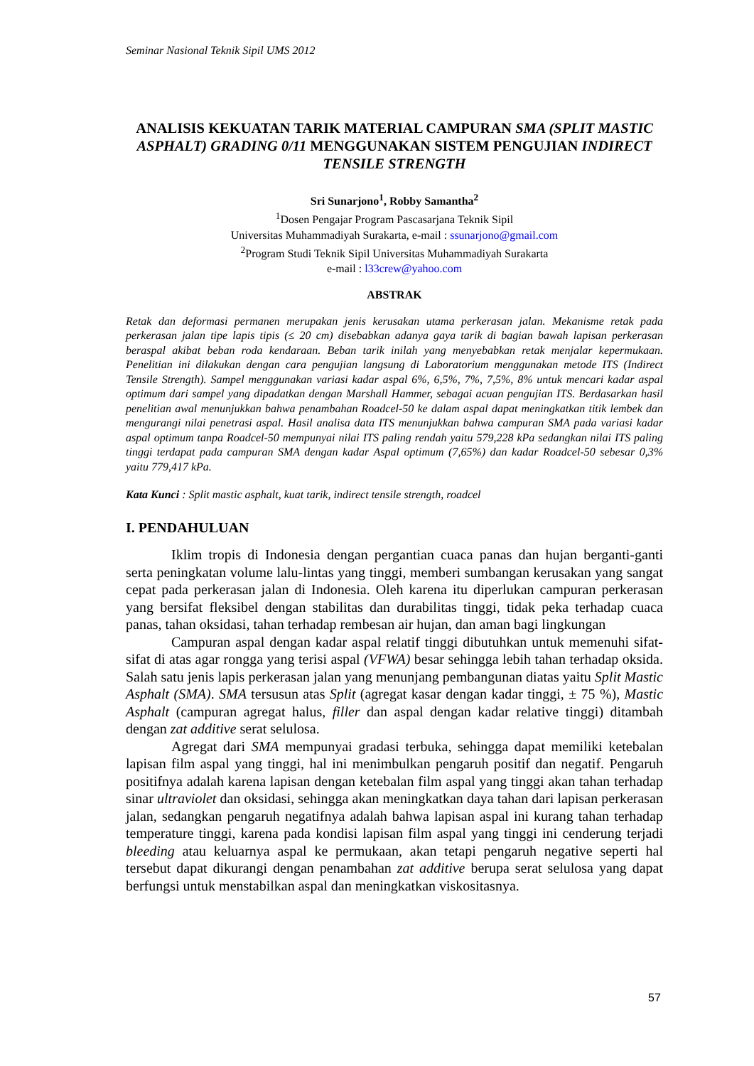Seminar Nasional Teknik Sipil UMS 2012
ANALISIS KEKUATAN TARIK MATERIAL CAMPURAN SMA (SPLIT MASTIC ASPHALT) GRADING 0/11 MENGGUNAKAN SISTEM PENGUJIAN INDIRECT TENSILE STRENGTH
Sri Sunarjono<sup>1</sup>, Robby Samantha<sup>2</sup>
<sup>1</sup> Dosen Pengajar Program Pascasarjana Teknik Sipil
Universitas Muhammadiyah Surakarta, e-mail : ssunarjono@gmail.com
<sup>2</sup> Program Studi Teknik Sipil Universitas Muhammadiyah Surakarta
e-mail : l33crew@yahoo.com
ABSTRAK
Retak dan deformasi permanen merupakan jenis kerusakan utama perkerasan jalan. Mekanisme retak pada perkerasan jalan tipe lapis tipis (≤ 20 cm) disebabkan adanya gaya tarik di bagian bawah lapisan perkerasan beraspal akibat beban roda kendaraan. Beban tarik inilah yang menyebabkan retak menjalar kepermukaan. Penelitian ini dilakukan dengan cara pengujian langsung di Laboratorium menggunakan metode ITS (Indirect Tensile Strength). Sampel menggunakan variasi kadar aspal 6%, 6,5%, 7%, 7,5%, 8% untuk mencari kadar aspal optimum dari sampel yang dipadatkan dengan Marshall Hammer, sebagai acuan pengujian ITS. Berdasarkan hasil penelitian awal menunjukkan bahwa penambahan Roadcel-50 ke dalam aspal dapat meningkatkan titik lembek dan mengurangi nilai penetrasi aspal. Hasil analisa data ITS menunjukkan bahwa campuran SMA pada variasi kadar aspal optimum tanpa Roadcel-50 mempunyai nilai ITS paling rendah yaitu 579,228 kPa sedangkan nilai ITS paling tinggi terdapat pada campuran SMA dengan kadar Aspal optimum (7,65%) dan kadar Roadcel-50 sebesar 0,3% yaitu 779,417 kPa.
Kata Kunci : Split mastic asphalt, kuat tarik, indirect tensile strength, roadcel
I. PENDAHULUAN
Iklim tropis di Indonesia dengan pergantian cuaca panas dan hujan berganti-ganti serta peningkatan volume lalu-lintas yang tinggi, memberi sumbangan kerusakan yang sangat cepat pada perkerasan jalan di Indonesia. Oleh karena itu diperlukan campuran perkerasan yang bersifat fleksibel dengan stabilitas dan durabilitas tinggi, tidak peka terhadap cuaca panas, tahan oksidasi, tahan terhadap rembesan air hujan, dan aman bagi lingkungan
Campuran aspal dengan kadar aspal relatif tinggi dibutuhkan untuk memenuhi sifat-sifat di atas agar rongga yang terisi aspal (VFWA) besar sehingga lebih tahan terhadap oksida. Salah satu jenis lapis perkerasan jalan yang menunjang pembangunan diatas yaitu Split Mastic Asphalt (SMA). SMA tersusun atas Split (agregat kasar dengan kadar tinggi, ± 75 %), Mastic Asphalt (campuran agregat halus, filler dan aspal dengan kadar relative tinggi) ditambah dengan zat additive serat selulosa.
Agregat dari SMA mempunyai gradasi terbuka, sehingga dapat memiliki ketebalan lapisan film aspal yang tinggi, hal ini menimbulkan pengaruh positif dan negatif. Pengaruh positifnya adalah karena lapisan dengan ketebalan film aspal yang tinggi akan tahan terhadap sinar ultraviolet dan oksidasi, sehingga akan meningkatkan daya tahan dari lapisan perkerasan jalan, sedangkan pengaruh negatifnya adalah bahwa lapisan aspal ini kurang tahan terhadap temperature tinggi, karena pada kondisi lapisan film aspal yang tinggi ini cenderung terjadi bleeding atau keluarnya aspal ke permukaan, akan tetapi pengaruh negative seperti hal tersebut dapat dikurangi dengan penambahan zat additive berupa serat selulosa yang dapat berfungsi untuk menstabilkan aspal dan meningkatkan viskositasnya.
57